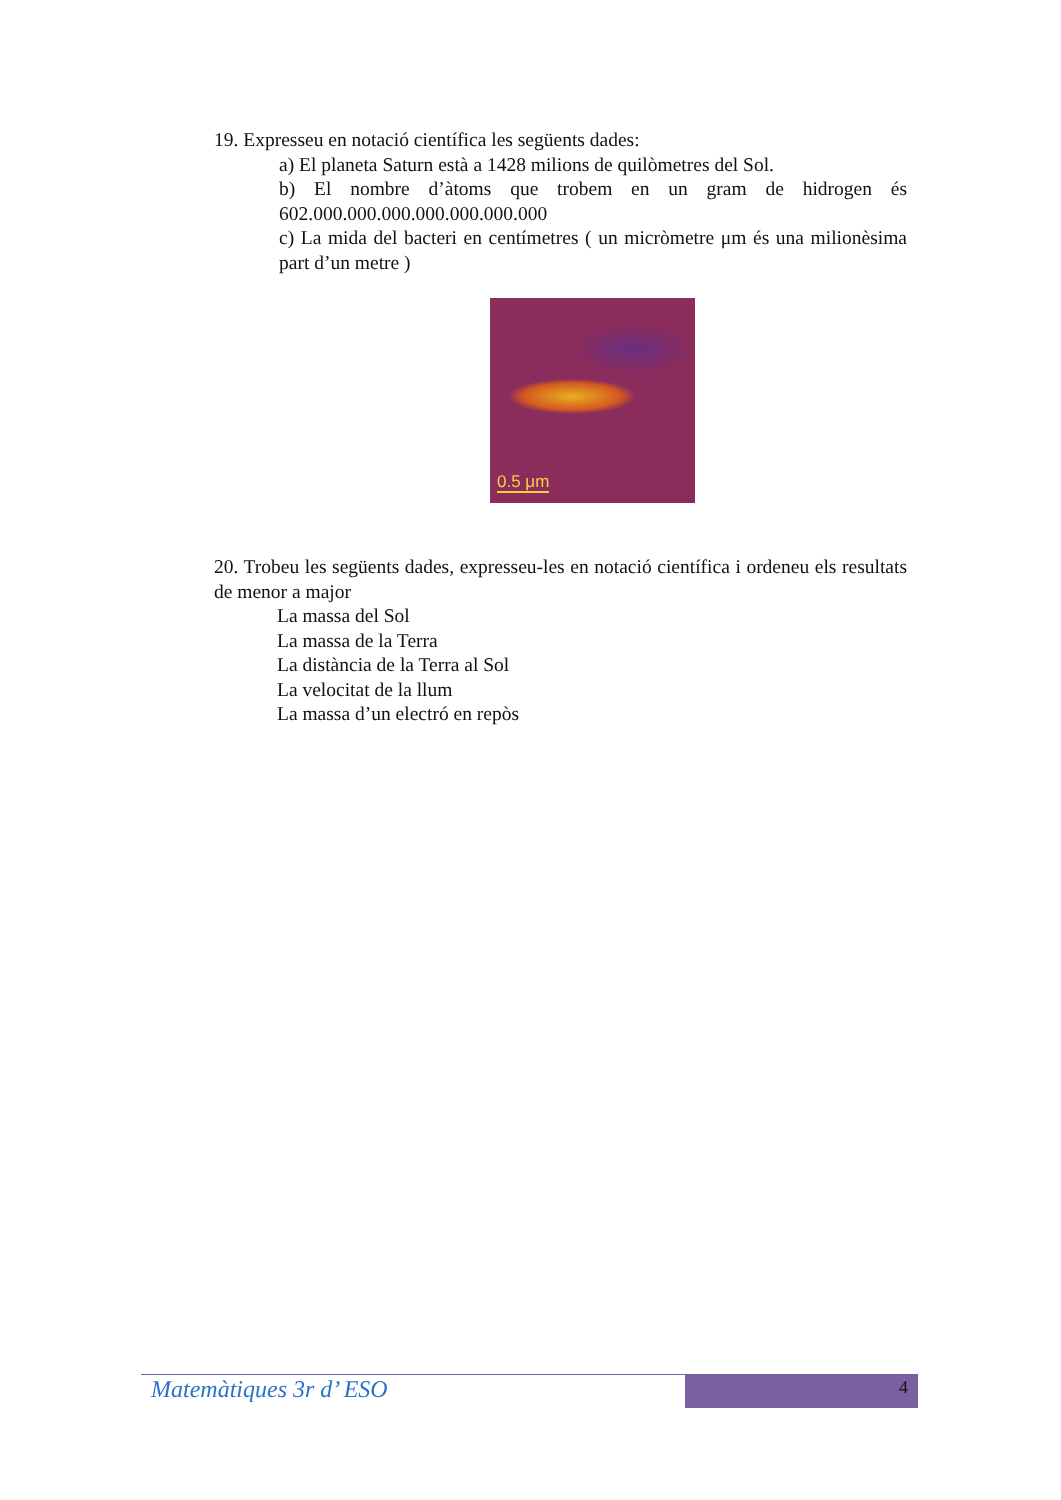19. Expresseu en notació científica les següents dades:
a) El planeta Saturn està a 1428 milions de quilòmetres del Sol.
b) El nombre d’àtoms que trobem en un gram de hidrogen és 602.000.000.000.000.000.000.000
c) La mida del bacteri en centímetres ( un micròmetre μm és una milionèsima part d’un metre )
0.5 μm
20. Trobeu les següents dades, expresseu-les en notació científica i ordeneu els resultats de menor a major
La massa del Sol
La massa de la Terra
La distància de la Terra al Sol
La velocitat de la llum
La massa d’un electró en repòs
Matemàtiques 3r d’ ESO
4